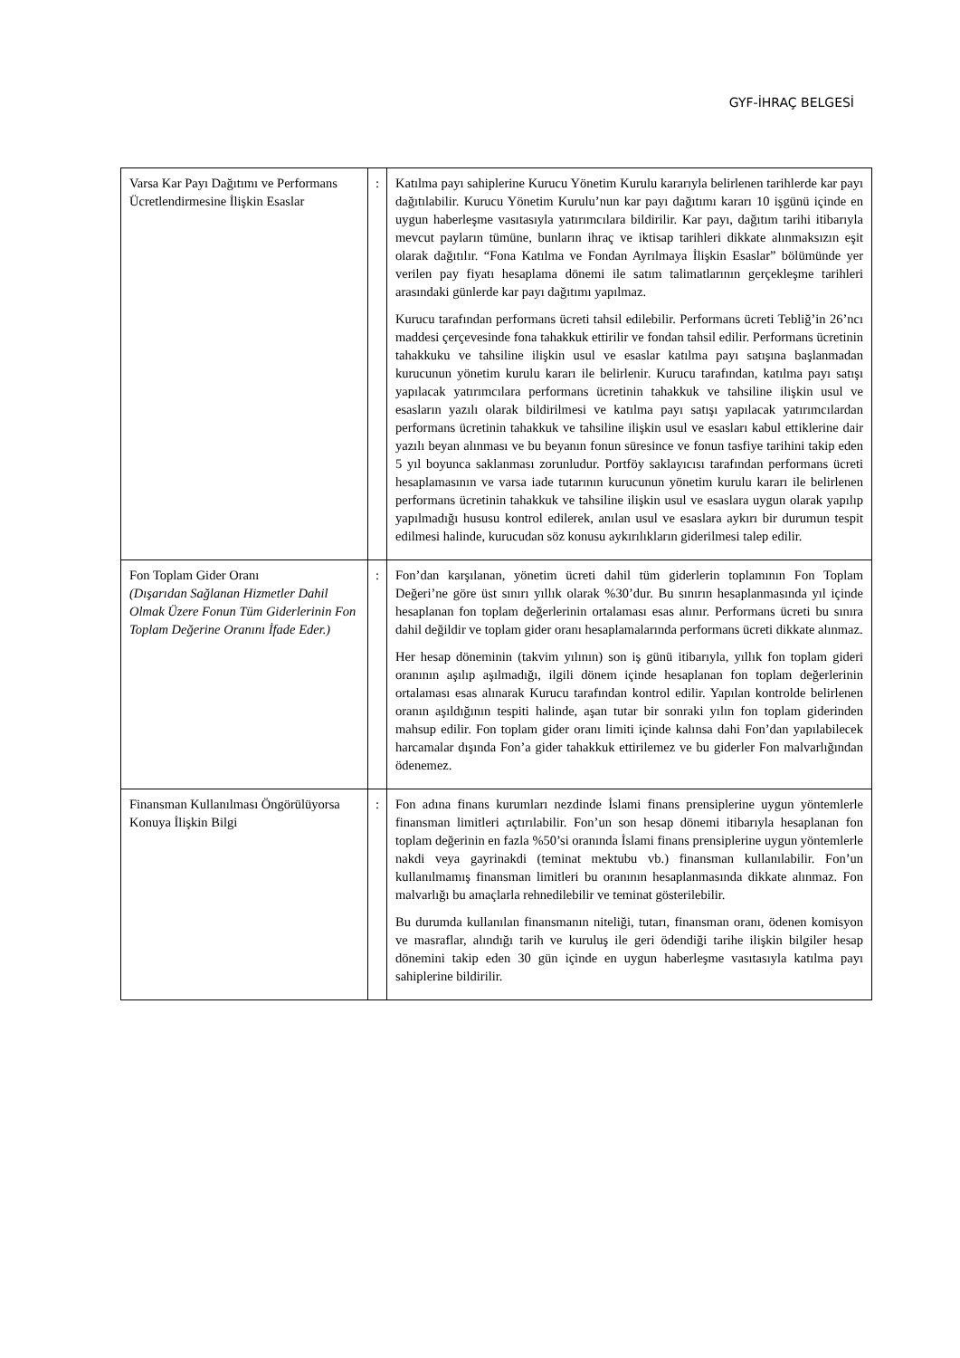GYF-İHRAÇ BELGESİ
| Varsa Kar Payı Dağıtımı ve Performans Ücretlendirmesine İlişkin Esaslar | : | Katılma payı sahiplerine Kurucu Yönetim Kurulu kararıyla belirlenen tarihlerde kar payı dağıtılabilir. Kurucu Yönetim Kurulu’nun kar payı dağıtımı kararı 10 işgünü içinde en uygun haberleşme vasıtasıyla yatırımcılara bildirilir. Kar payı, dağıtım tarihi itibarıyla mevcut payların tümüne, bunların ihraç ve iktisap tarihleri dikkate alınmaksızın eşit olarak dağıtılır. “Fona Katılma ve Fondan Ayrılmaya İlişkin Esaslar” bölümünde yer verilen pay fiyatı hesaplama dönemi ile satım talimatlarının gerçekleşme tarihleri arasındaki günlerde kar payı dağıtımı yapılmaz. Kurucu tarafından performans ücreti tahsil edilebilir. Performans ücreti Tebliğ’in 26’ncı maddesi çerçevesinde fona tahakkuk ettirilir ve fondan tahsil edilir. Performans ücretinin tahakkuku ve tahsiline ilişkin usul ve esaslar katılma payı satışına başlanmadan kurucunun yönetim kurulu kararı ile belirlenir. Kurucu tarafından, katılma payı satışı yapılacak yatırımcılara performans ücretinin tahakkuk ve tahsiline ilişkin usul ve esasların yazılı olarak bildirilmesi ve katılma payı satışı yapılacak yatırımcılardan performans ücretinin tahakkuk ve tahsiline ilişkin usul ve esasları kabul ettiklerine dair yazılı beyan alınması ve bu beyanın fonun süresince ve fonun tasfiye tarihini takip eden 5 yıl boyunca saklanması zorunludur. Portföy saklayıcısı tarafından performans ücreti hesaplamasının ve varsa iade tutarının kurucunun yönetim kurulu kararı ile belirlenen performans ücretinin tahakkuk ve tahsiline ilişkin usul ve esaslara uygun olarak yapılıp yapılmadığı hususu kontrol edilerek, anılan usul ve esaslara aykırı bir durumun tespit edilmesi halinde, kurucudan söz konusu aykırılıkların giderilmesi talep edilir. |
| Fon Toplam Gider Oranı (Dışarıdan Sağlanan Hizmetler Dahil Olmak Üzere Fonun Tüm Giderlerinin Fon Toplam Değerine Oranını İfade Eder.) | : | Fon’dan karşılanan, yönetim ücreti dahil tüm giderlerin toplamının Fon Toplam Değeri’ne göre üst sınırı yıllık olarak %30’dur. Bu sınırın hesaplanmasında yıl içinde hesaplanan fon toplam değerlerinin ortalaması esas alınır. Performans ücreti bu sınıra dahil değildir ve toplam gider oranı hesaplamalarında performans ücreti dikkate alınmaz. Her hesap döneminin (takvim yılının) son iş günü itibarıyla, yıllık fon toplam gideri oranının aşılıp aşılmadığı, ilgili dönem içinde hesaplanan fon toplam değerlerinin ortalaması esas alınarak Kurucu tarafından kontrol edilir. Yapılan kontrolde belirlenen oranın aşıldığının tespiti halinde, aşan tutar bir sonraki yılın fon toplam giderinden mahsup edilir. Fon toplam gider oranı limiti içinde kalınsa dahi Fon’dan yapılabilecek harcamalar dışında Fon’a gider tahakkuk ettirilemez ve bu giderler Fon malvarlığından ödenemez. |
| Finansman Kullanılması Öngörülüyorsa Konuya İlişkin Bilgi | : | Fon adına finans kurumları nezdinde İslami finans prensiplerine uygun yöntemlerle finansman limitleri açtırılabilir. Fon’un son hesap dönemi itibarıyla hesaplanan fon toplam değerinin en fazla %50’si oranında İslami finans prensiplerine uygun yöntemlerle nakdi veya gayrinakdi (teminat mektubu vb.) finansman kullanılabilir. Fon’un kullanılmamış finansman limitleri bu oranının hesaplanmasında dikkate alınmaz. Fon malvarlığı bu amaçlarla rehnedilebilir ve teminat gösterilebilir. Bu durumda kullanılan finansmanın niteliği, tutarı, finansman oranı, ödenen komisyon ve masraflar, alındığı tarih ve kuruluş ile geri ödendiği tarihe ilişkin bilgiler hesap dönemini takip eden 30 gün içinde en uygun haberleşme vasıtasıyla katılma payı sahiplerine bildirilir. |